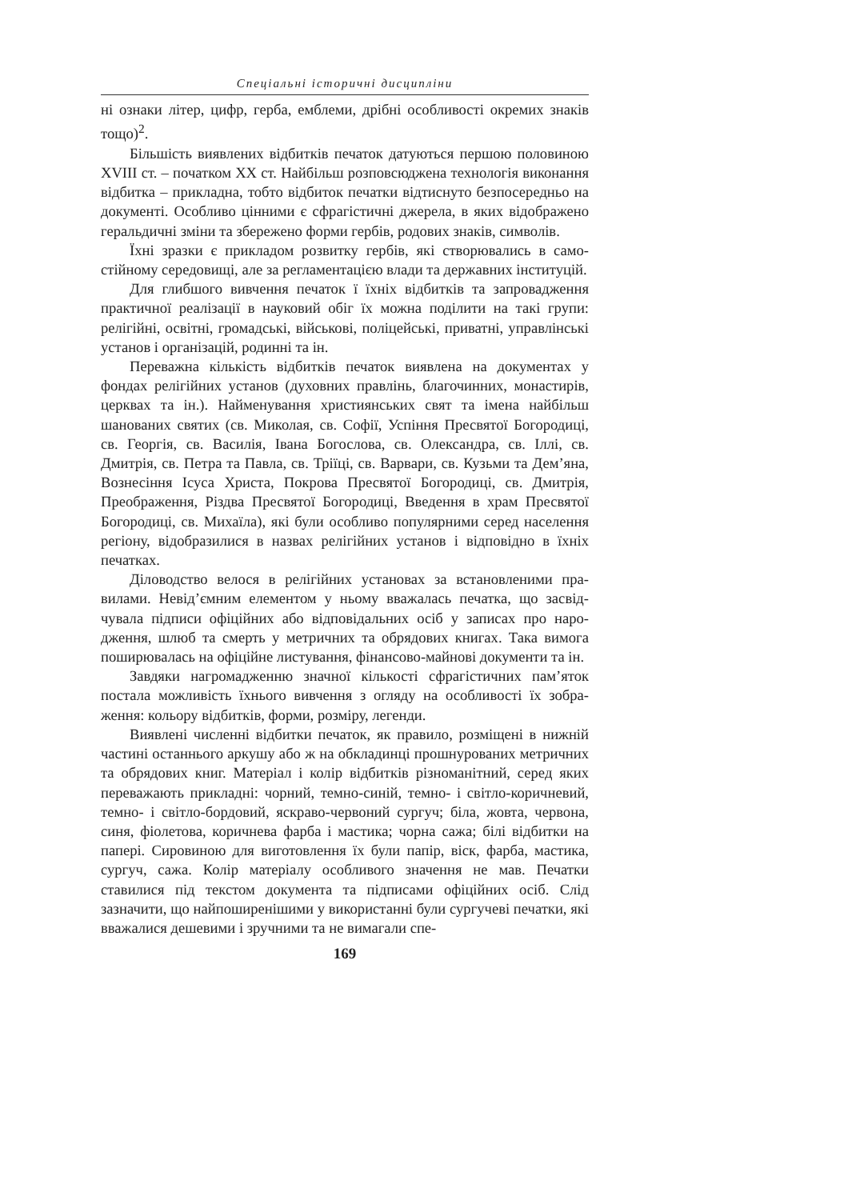Спеціальні історичні дисципліни
ні ознаки літер, цифр, герба, емблеми, дрібні особливості окремих знаків тощо)<sup>2</sup>.
Більшість виявлених відбитків печаток датуються першою полови­ною XVIII ст. – початком XX ст. Найбільш розповсюджена технологія виконання відбитка – прикладна, тобто відбиток печатки відтиснуто без­посередньо на документі. Особливо цінними є сфрагістичні джерела, в яких відображено геральдичні зміни та збережено форми гербів, родових знаків, символів.
Їхні зразки є прикладом розвитку гербів, які створювались в само­стійному середовищі, але за регламентацією влади та державних інсти­туцій.
Для глибшого вивчення печаток ї їхніх відбитків та запровадження практичної реалізації в науковий обіг їх можна поділити на такі групи: релігійні, освітні, громадські, військові, поліцейські, приватні, управлін­ські установ і організацій, родинні та ін.
Переважна кількість відбитків печаток виявлена на документах у фондах релігійних установ (духовних правлінь, благочинних, монас­тирів, церквах та ін.). Найменування християнських свят та імена най­більш шанованих святих (св. Миколая, св. Софії, Успіння Пресвятої Богородиці, св. Георгія, св. Василія, Івана Богослова, св. Олександра, св. Іллі, св. Дмитрія, св. Петра та Павла, св. Тріїці, св. Варвари, св. Кузь­ми та Дем’яна, Вознесіння Ісуса Христа, Покрова Пресвятої Богороди­ці, св. Дмитрія, Преображення, Різдва Пресвятої Богородиці, Введення в храм Пресвятої Богородиці, св. Михаїла), які були особливо популярни­ми серед населення регіону, відобразилися в назвах релігійних установ і відповідно в їхніх печатках.
Діловодство велося в релігійних установах за встановленими пра­вилами. Невід’ємним елементом у ньому вважалась печатка, що засвід­чувала підписи офіційних або відповідальних осіб у записах про наро­дження, шлюб та смерть у метричних та обрядових книгах. Така вимога поширювалась на офіційне листування, фінансово-майнові документи та ін.
Завдяки нагромадженню значної кількості сфрагістичних пам’яток постала можливість їхнього вивчення з огляду на особливості їх зобра­ження: кольору відбитків, форми, розміру, легенди.
Виявлені численні відбитки печаток, як правило, розміщені в ниж­ній частині останнього аркушу або ж на обкладинці прошнурованих ме­тричних та обрядових книг. Матеріал і колір відбитків різноманітний, серед яких переважають прикладні: чорний, темно-синій, темно- і світ­ло-коричневий, темно- і світло-бордовий, яскраво-червоний сургуч; біла, жовта, червона, синя, фіолетова, коричнева фарба і мастика; чорна сажа; білі відбитки на папері. Сировиною для виготовлення їх були папір, віск, фарба, мастика, сургуч, сажа. Колір матеріалу особливого значення не мав. Печатки ставилися під текстом документа та підписами офіційних осіб. Слід зазначити, що найпоширенішими у використанні були сургу­чеві печатки, які вважалися дешевими і зручними та не вимагали спе-
169